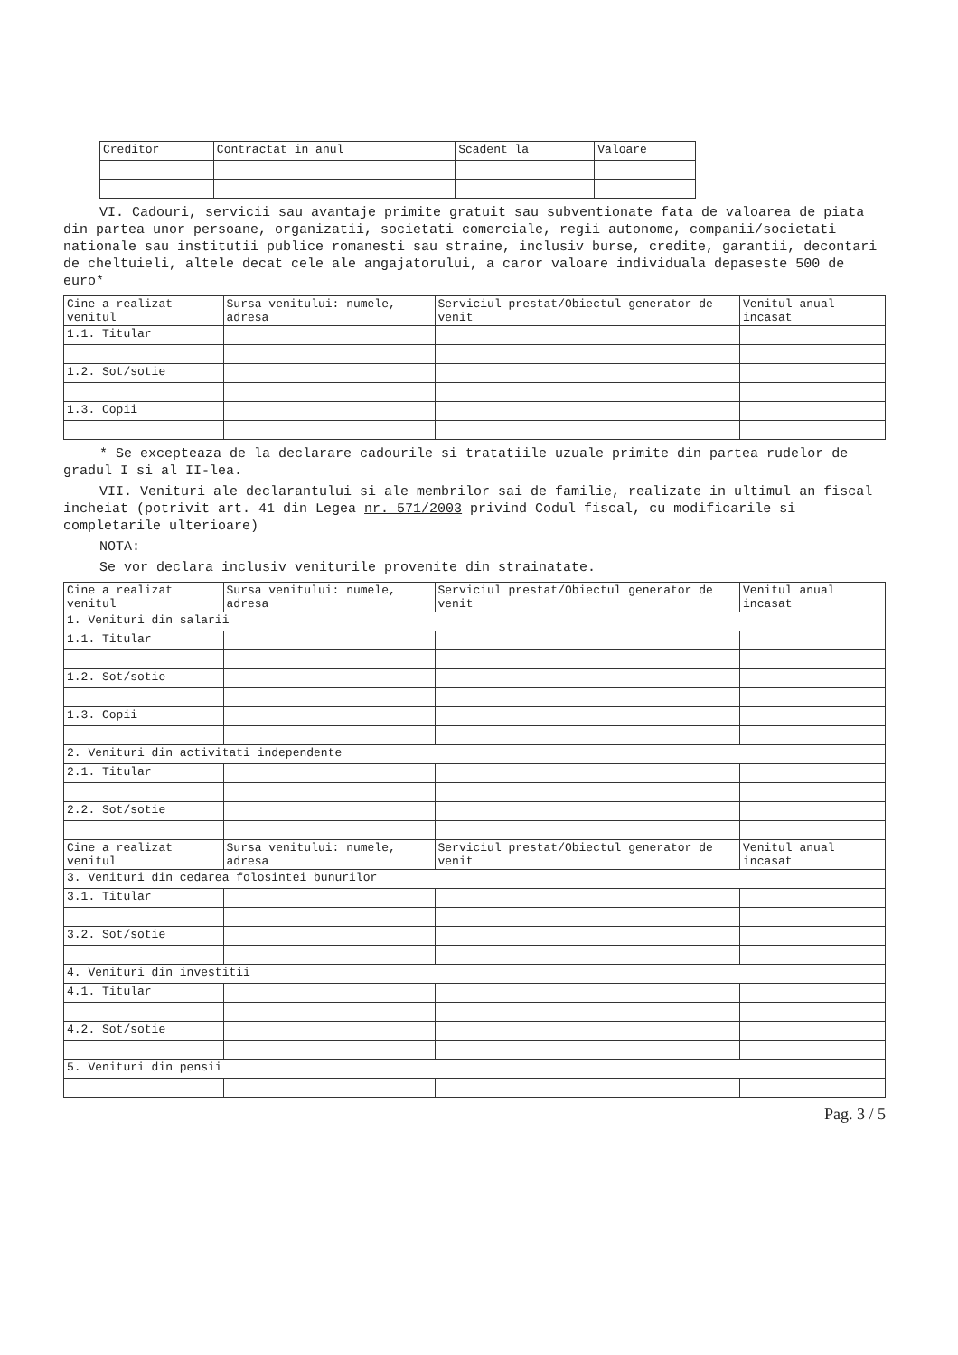| Creditor | Contractat in anul | Scadent la | Valoare |
| --- | --- | --- | --- |
VI. Cadouri, servicii sau avantaje primite gratuit sau subventionate fata de valoarea de piata din partea unor persoane, organizatii, societati comerciale, regii autonome, companii/societati nationale sau institutii publice romanesti sau straine, inclusiv burse, credite, garantii, decontari de cheltuieli, altele decat cele ale angajatorului, a caror valoare individuala depaseste 500 de euro*
| Cine a realizat venitul | Sursa venitului: numele, adresa | Serviciul prestat/Obiectul generator de venit | Venitul anual incasat |
| --- | --- | --- | --- |
| 1.1. Titular | | | |
| 1.2. Sot/sotie | | | |
| 1.3. Copii | | | |
* Se excepteaza de la declarare cadourile si tratatiile uzuale primite din partea rudelor de gradul I si al II-lea.
VII. Venituri ale declarantului si ale membrilor sai de familie, realizate in ultimul an fiscal incheiat (potrivit art. 41 din Legea nr. 571/2003 privind Codul fiscal, cu modificarile si completarile ulterioare)
NOTA:
Se vor declara inclusiv veniturile provenite din strainatate.
| Cine a realizat venitul | Sursa venitului: numele, adresa | Serviciul prestat/Obiectul generator de venit | Venitul anual incasat |
| --- | --- | --- | --- |
| 1. Venituri din salarii | | | |
| 1.1. Titular | | | |
| 1.2. Sot/sotie | | | |
| 1.3. Copii | | | |
| 2. Venituri din activitati independente | | | |
| 2.1. Titular | | | |
| 2.2. Sot/sotie | | | |
| Cine a realizat venitul | Sursa venitului: numele, adresa | Serviciul prestat/Obiectul generator de venit | Venitul anual incasat |
| 3. Venituri din cedarea folosintei bunurilor | | | |
| 3.1. Titular | | | |
| 3.2. Sot/sotie | | | |
| 4. Venituri din investitii | | | |
| 4.1. Titular | | | |
| 4.2. Sot/sotie | | | |
| 5. Venituri din pensii | | | |
Pag. 3 / 5